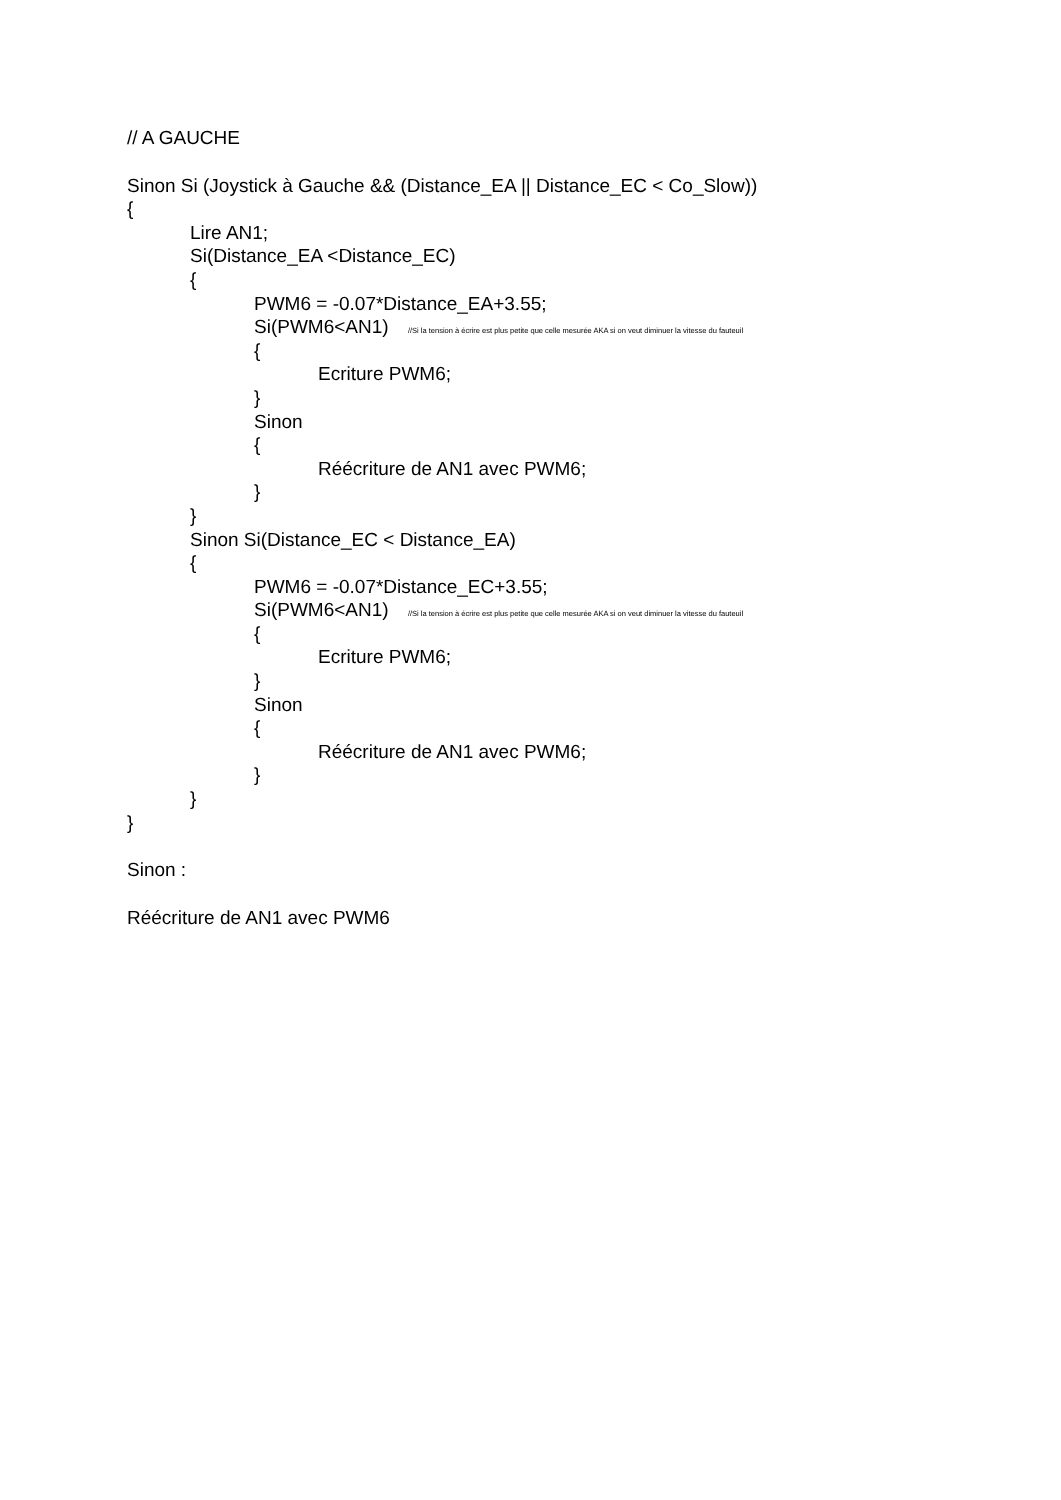// A GAUCHE
Sinon Si (Joystick à Gauche && (Distance_EA || Distance_EC < Co_Slow))
{
Lire AN1;
Si(Distance_EA <Distance_EC)
{
PWM6 = -0.07*Distance_EA+3.55;
Si(PWM6<AN1) //Si la tension à écrire est plus petite que celle mesurée AKA si on veut diminuer la vitesse du fauteuil
{
Ecriture PWM6;
}
Sinon
{
Réécriture de AN1 avec PWM6;
}
}
Sinon Si(Distance_EC < Distance_EA)
{
PWM6 = -0.07*Distance_EC+3.55;
Si(PWM6<AN1) //Si la tension à écrire est plus petite que celle mesurée AKA si on veut diminuer la vitesse du fauteuil
{
Ecriture PWM6;
}
Sinon
{
Réécriture de AN1 avec PWM6;
}
}
}
Sinon :
Réécriture de AN1 avec PWM6